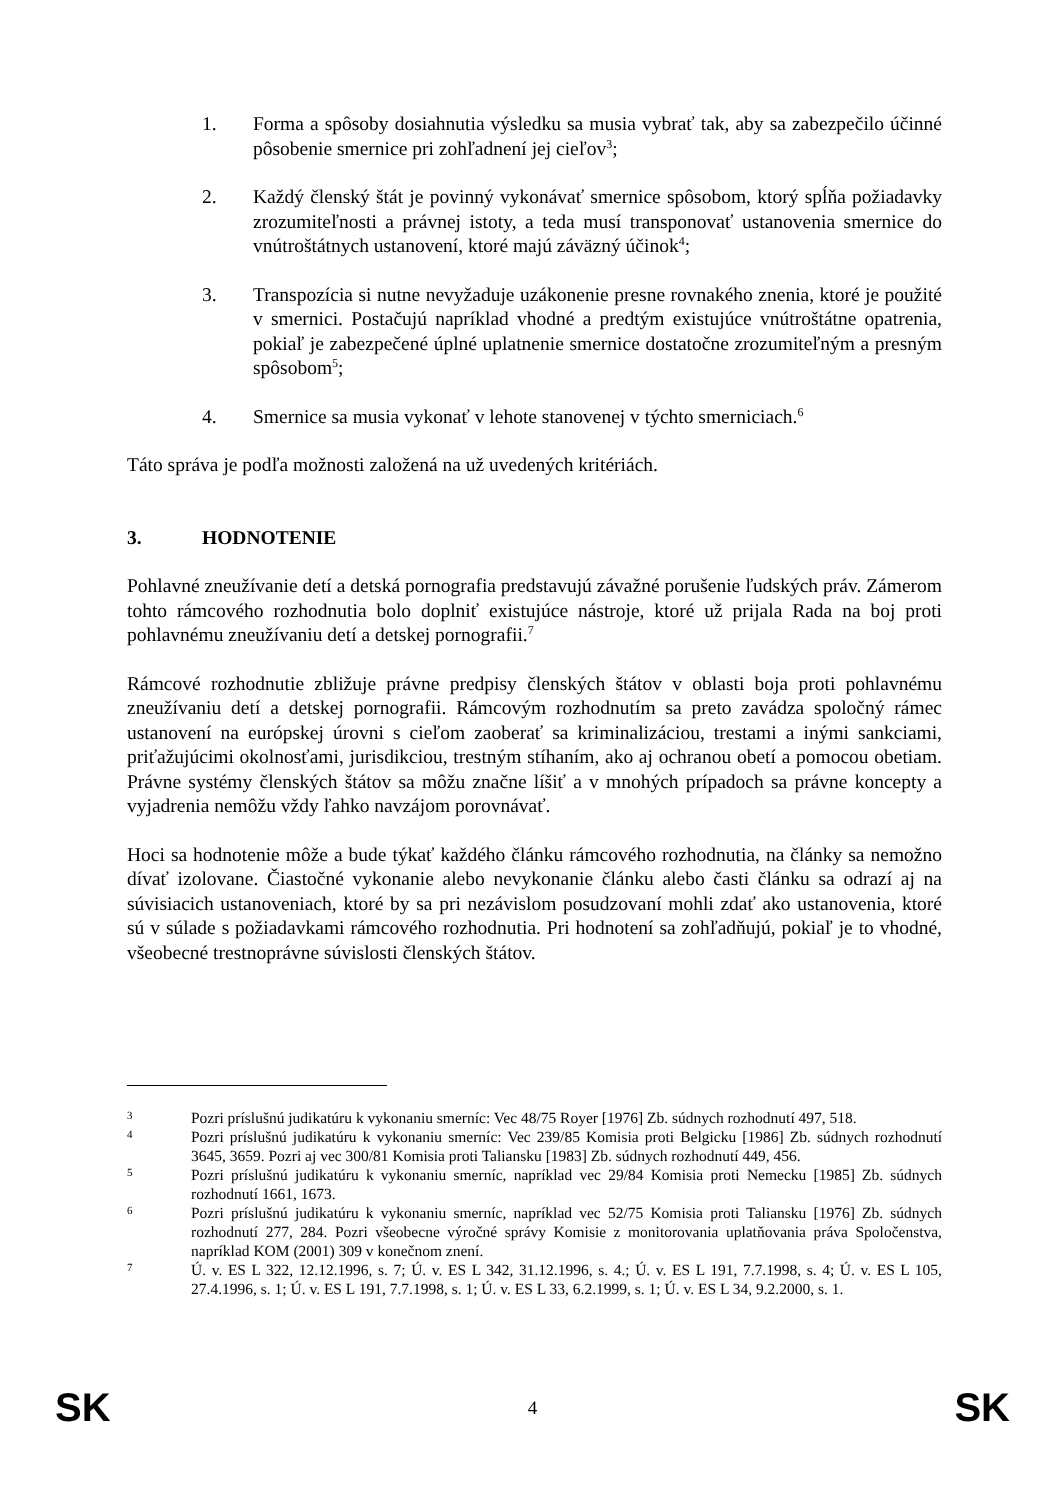1. Forma a spôsoby dosiahnutia výsledku sa musia vybrať tak, aby sa zabezpečilo účinné pôsobenie smernice pri zohľadnení jej cieľov<sup>3</sup>;
2. Každý členský štát je povinný vykonávať smernice spôsobom, ktorý spĺňa požiadavky zrozumiteľnosti a právnej istoty, a teda musí transponovať ustanovenia smernice do vnútroštátnych ustanovení, ktoré majú záväzný účinok<sup>4</sup>;
3. Transpozícia si nutne nevyžaduje uzákonenie presne rovnakého znenia, ktoré je použité v smernici. Postačujú napríklad vhodné a predtým existujúce vnútroštátne opatrenia, pokiaľ je zabezpečené úplné uplatnenie smernice dostatočne zrozumiteľným a presným spôsobom<sup>5</sup>;
4. Smernice sa musia vykonať v lehote stanovenej v týchto smerniciach.<sup>6</sup>
Táto správa je podľa možnosti založená na už uvedených kritériách.
3. HODNOTENIE
Pohlavné zneužívanie detí a detská pornografia predstavujú závažné porušenie ľudských práv. Zámerom tohto rámcového rozhodnutia bolo doplniť existujúce nástroje, ktoré už prijala Rada na boj proti pohlavnému zneužívaniu detí a detskej pornografii.<sup>7</sup>
Rámcové rozhodnutie zbližuje právne predpisy členských štátov v oblasti boja proti pohlavnému zneužívaniu detí a detskej pornografii. Rámcovým rozhodnutím sa preto zavádza spoločný rámec ustanovení na európskej úrovni s cieľom zaoberať sa kriminalizáciou, trestami a inými sankciami, priťažujúcimi okolnosťami, jurisdikciou, trestným stíhaním, ako aj ochranou obetí a pomocou obetiam. Právne systémy členských štátov sa môžu značne líšiť a v mnohých prípadoch sa právne koncepty a vyjadrenia nemôžu vždy ľahko navzájom porovnávať.
Hoci sa hodnotenie môže a bude týkať každého článku rámcového rozhodnutia, na články sa nemožno dívať izolovane. Čiastočné vykonanie alebo nevykonanie článku alebo časti článku sa odrazí aj na súvisiacich ustanoveniach, ktoré by sa pri nezávislom posudzovaní mohli zdať ako ustanovenia, ktoré sú v súlade s požiadavkami rámcového rozhodnutia. Pri hodnotení sa zohľadňujú, pokiaľ je to vhodné, všeobecné trestnoprávne súvislosti členských štátov.
3 Pozri príslušnú judikatúru k vykonaniu smerníc: Vec 48/75 Royer [1976] Zb. súdnych rozhodnutí 497, 518.
4 Pozri príslušnú judikatúru k vykonaniu smerníc: Vec 239/85 Komisia proti Belgicku [1986] Zb. súdnych rozhodnutí 3645, 3659. Pozri aj vec 300/81 Komisia proti Taliansku [1983] Zb. súdnych rozhodnutí 449, 456.
5 Pozri príslušnú judikatúru k vykonaniu smerníc, napríklad vec 29/84 Komisia proti Nemecku [1985] Zb. súdnych rozhodnutí 1661, 1673.
6 Pozri príslušnú judikatúru k vykonaniu smerníc, napríklad vec 52/75 Komisia proti Taliansku [1976] Zb. súdnych rozhodnutí 277, 284. Pozri všeobecne výročné správy Komisie z monitorovania uplatňovania práva Spoločenstva, napríklad KOM (2001) 309 v konečnom znení.
7 Ú. v. ES L 322, 12.12.1996, s. 7; Ú. v. ES L 342, 31.12.1996, s. 4.; Ú. v. ES L 191, 7.7.1998, s. 4; Ú. v. ES L 105, 27.4.1996, s. 1; Ú. v. ES L 191, 7.7.1998, s. 1; Ú. v. ES L 33, 6.2.1999, s. 1; Ú. v. ES L 34, 9.2.2000, s. 1.
SK 4 SK